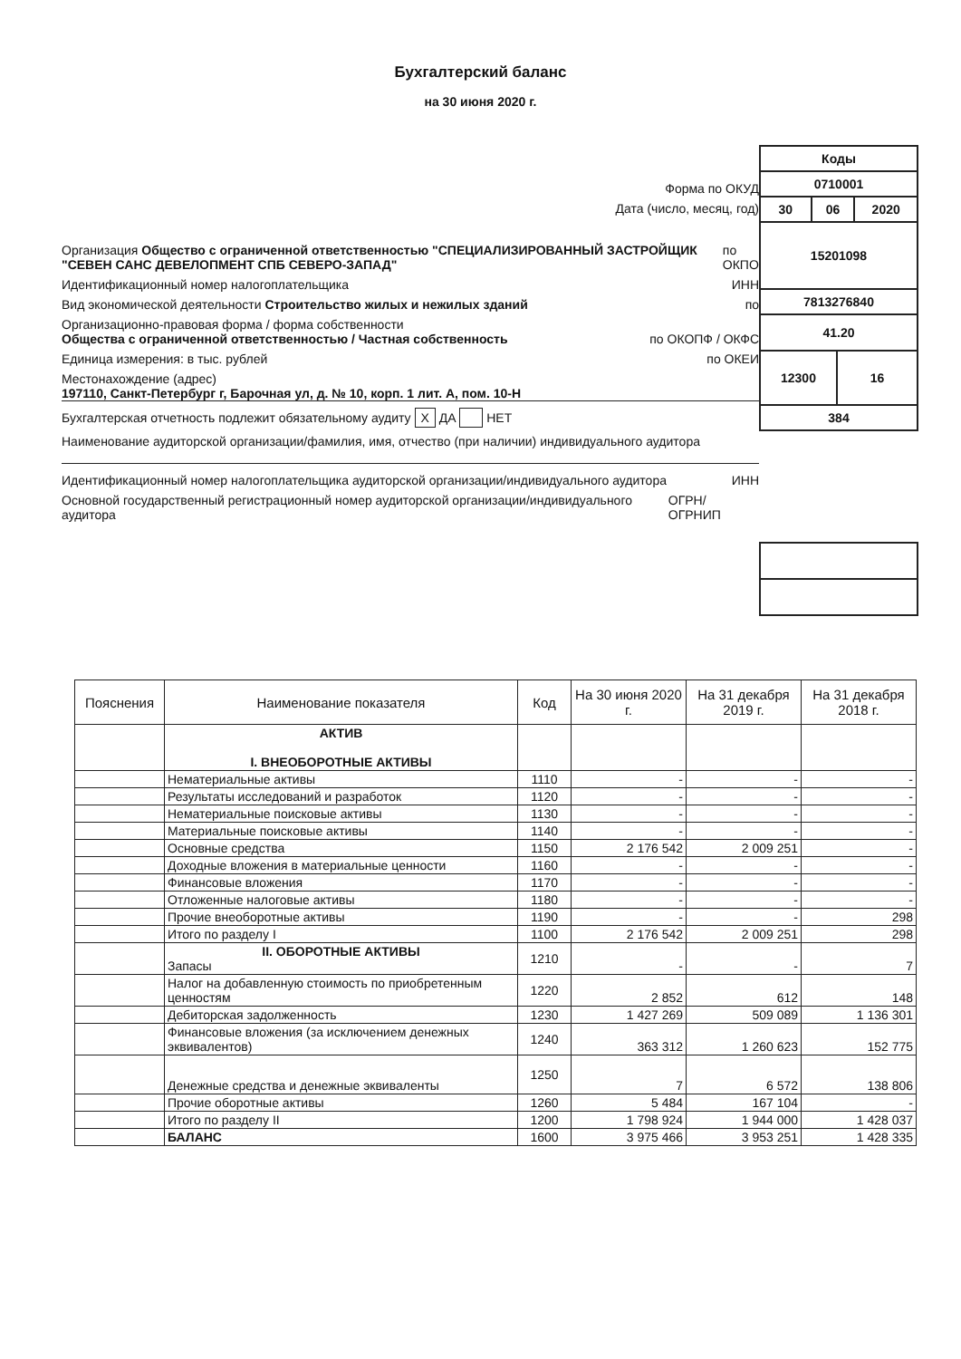Бухгалтерский баланс
на 30 июня 2020 г.
Форма по ОКУД
Дата (число, месяц, год)
Организация Общество с ограниченной ответственностью "СПЕЦИАЛИЗИРОВАННЫЙ ЗАСТРОЙЩИК "СЕВЕН САНС ДЕВЕЛОПМЕНТ СПБ СЕВЕРО-ЗАПАД" по ОКПО
Идентификационный номер налогоплательщика ИНН
Вид экономической деятельности Строительство жилых и нежилых зданий по
Организационно-правовая форма / форма собственности
Общества с ограниченной ответственностью / Частная собственность по ОКОПФ / ОКФС
Единица измерения: в тыс. рублей по ОКЕИ
Местонахождение (адрес)
197110, Санкт-Петербург г, Барочная ул, д. № 10, корп. 1 лит. А, пом. 10-Н
Бухгалтерская отчетность подлежит обязательному аудиту X ДА НЕТ
Наименование аудиторской организации/фамилия, имя, отчество (при наличии) индивидуального аудитора
Идентификационный номер налогоплательщика аудиторской организации/индивидуального аудитора ИНН
Основной государственный регистрационный номер аудиторской организации/индивидуального аудитора ОГРН/ ОГРНИП
| Коды | | | |
| 0710001 | | | |
| 30 | 06 | | 2020 |
| 15201098 | | | |
| 7813276840 | | | |
| 41.20 | | | |
| 12300 | | 16 | |
| 384 | | | |
| Пояснения | Наименование показателя | Код | На 30 июня 2020 г. | На 31 декабря 2019 г. | На 31 декабря 2018 г. |
| --- | --- | --- | --- | --- | --- |
| | АКТИВ I. ВНЕОБОРОТНЫЕ АКТИВЫ | | | | |
| | Нематериальные активы | 1110 | - | - | - |
| | Результаты исследований и разработок | 1120 | - | - | - |
| | Нематериальные поисковые активы | 1130 | - | - | - |
| | Материальные поисковые активы | 1140 | - | - | - |
| | Основные средства | 1150 | 2 176 542 | 2 009 251 | - |
| | Доходные вложения в материальные ценности | 1160 | - | - | - |
| | Финансовые вложения | 1170 | - | - | - |
| | Отложенные налоговые активы | 1180 | - | - | - |
| | Прочие внеоборотные активы | 1190 | - | - | 298 |
| | Итого по разделу I | 1100 | 2 176 542 | 2 009 251 | 298 |
| | II. ОБОРОТНЫЕ АКТИВЫ Запасы | 1210 | - | - | 7 |
| | Налог на добавленную стоимость по приобретенным ценностям | 1220 | 2 852 | 612 | 148 |
| | Дебиторская задолженность | 1230 | 1 427 269 | 509 089 | 1 136 301 |
| | Финансовые вложения (за исключением денежных эквивалентов) | 1240 | 363 312 | 1 260 623 | 152 775 |
| | Денежные средства и денежные эквиваленты | 1250 | 7 | 6 572 | 138 806 |
| | Прочие оборотные активы | 1260 | 5 484 | 167 104 | - |
| | Итого по разделу II | 1200 | 1 798 924 | 1 944 000 | 1 428 037 |
| | БАЛАНС | 1600 | 3 975 466 | 3 953 251 | 1 428 335 |